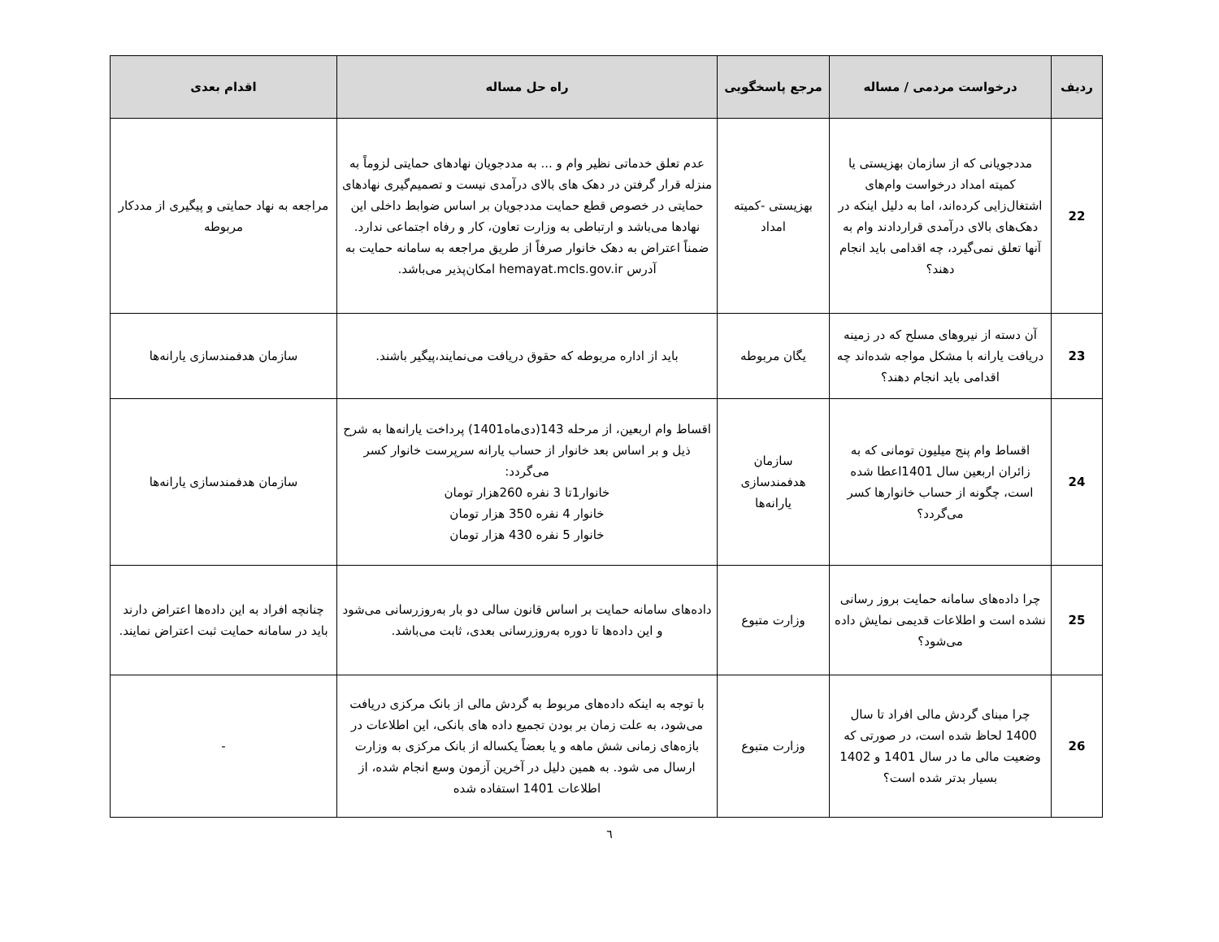| ردیف | درخواست مردمی / مساله | مرجع پاسخگویی | راه حل مساله | اقدام بعدی |
| --- | --- | --- | --- | --- |
| 22 | مددجویانی که از سازمان بهزیستی یا کمیته امداد درخواست وام‌های اشتغال‌زایی کرده‌اند، اما به دلیل اینکه در دهک‌های بالای درآمدی قراردادند وام به آنها تعلق نمی‌گیرد، چه اقدامی باید انجام دهند؟ | بهزیستی -کمیته امداد | عدم تعلق خدماتی نظیر وام و ... به مددجویان نهادهای حمایتی لزوماً به منزله قرار گرفتن در دهک های بالای درآمدی نیست و تصمیم‌گیری نهادهای حمایتی در خصوص قطع حمایت مددجویان بر اساس ضوابط داخلی این نهادها می‌باشد و ارتباطی به وزارت تعاون، کار و رفاه اجتماعی ندارد. ضمناً اعتراض به دهک خانوار صرفاً از طریق مراجعه به سامانه حمایت به آدرس hemayat.mcls.gov.ir امکان‌پذیر می‌باشد. | مراجعه به نهاد حمایتی و پیگیری از مددکار مربوطه |
| 23 | آن دسته از نیروهای مسلح که در زمینه دریافت یارانه با مشکل مواجه شده‌اند چه اقدامی باید انجام دهند؟ | یگان مربوطه | باید از اداره مربوطه که حقوق دریافت می‌نمایند،پیگیر باشند. | سازمان هدفمندسازی یارانه‌ها |
| 24 | اقساط وام پنج میلیون تومانی که به زائران اربعین سال 1401اعطا شده است، چگونه از حساب خانوارها کسر می‌گردد؟ | سازمان هدفمندسازی یارانه‌ها | اقساط وام اربعین، از مرحله 143(دی‌ماه1401) پرداخت یارانه‌ها به شرح ذیل و بر اساس بعد خانوار از حساب یارانه سرپرست خانوار کسر می‌گردد: خانوار1تا 3 نفره 260هزار تومان خانوار 4 نفره 350 هزار تومان خانوار 5 نفره 430 هزار تومان | سازمان هدفمندسازی یارانه‌ها |
| 25 | چرا داده‌های سامانه حمایت بروز رسانی نشده است و اطلاعات قدیمی نمایش داده می‌شود؟ | وزارت متبوع | داده‌های سامانه حمایت بر اساس قانون سالی دو بار به‌روزرسانی می‌شود و این داده‌ها تا دوره به‌روزرسانی بعدی، ثابت می‌باشد. | چنانچه افراد به این داده‌ها اعتراض دارند باید در سامانه حمایت ثبت اعتراض نمایند. |
| 26 | چرا مبنای گردش مالی افراد تا سال 1400 لحاظ شده است، در صورتی که وضعیت مالی ما در سال 1401 و 1402 بسیار بدتر شده است؟ | وزارت متبوع | با توجه به اینکه داده‌های مربوط به گردش مالی از بانک مرکزی دریافت می‌شود، به علت زمان بر بودن تجمیع داده های بانکی، این اطلاعات در بازه‌های زمانی شش ماهه و یا بعضاً یکساله از بانک مرکزی به وزارت ارسال می شود. به همین دلیل در آخرین آزمون وسع انجام شده، از اطلاعات 1401 استفاده شده | - |
٦